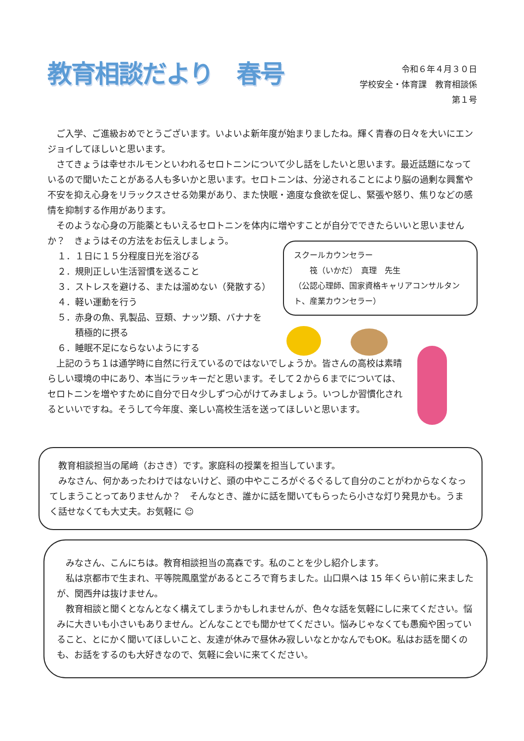教育相談だより　春号
令和６年４月３０日
学校安全・体育課　教育相談係
第１号
ご入学、ご進級おめでとうございます。いよいよ新年度が始まりましたね。輝く青春の日々を大いにエンジョイしてほしいと思います。
さてきょうは幸せホルモンといわれるセロトニンについて少し話をしたいと思います。最近話題になっているので聞いたことがある人も多いかと思います。セロトニンは、分泌されることにより脳の過剰な興奮や不安を抑え心身をリラックスさせる効果があり、また快眠・適度な食欲を促し、緊張や怒り、焦りなどの感情を抑制する作用があります。
そのような心身の万能薬ともいえるセロトニンを体内に増やすことが自分でできたらいいと思いませんか？　きょうはその方法をお伝えしましょう。
１．１日に１５分程度日光を浴びる
２．規則正しい生活習慣を送ること
３．ストレスを避ける、または溜めない（発散する）
４．軽い運動を行う
５．赤身の魚、乳製品、豆類、ナッツ類、バナナを
　　積極的に摂る
６．睡眠不足にならないようにする
上記のうち１は通学時に自然に行えているのではないでしょうか。皆さんの高校は素晴らしい環境の中にあり、本当にラッキーだと思います。そして２から６までについては、セロトニンを増やすために自分で日々少しずつ心がけてみましょう。いつしか習慣化されるといいですね。そうして今年度、楽しい高校生活を送ってほしいと思います。
スクールカウンセラー
　　筏（いかだ）　真理　先生
（公認心理師、国家資格キャリアコンサルタント、産業カウンセラー）
教育相談担当の尾﨑（おさき）です。家庭科の授業を担当しています。
みなさん、何かあったわけではないけど、頭の中やこころがぐるぐるして自分のことがわからなくなってしまうことってありませんか？　そんなとき、誰かに話を聞いてもらったら小さな灯り発見かも。うまく話せなくても大丈夫。お気軽に ☺
みなさん、こんにちは。教育相談担当の高森です。私のことを少し紹介します。
私は京都市で生まれ、平等院鳳凰堂があるところで育ちました。山口県へは 15 年くらい前に来ましたが、関西弁は抜けません。
教育相談と聞くとなんとなく構えてしまうかもしれませんが、色々な話を気軽にしに来てください。悩みに大きいも小さいもありません。どんなことでも聞かせてください。悩みじゃなくても愚痴や困っていること、とにかく聞いてほしいこと、友達が休みで昼休み寂しいなとかなんでもOK。私はお話を聞くのも、お話をするのも大好きなので、気軽に会いに来てください。